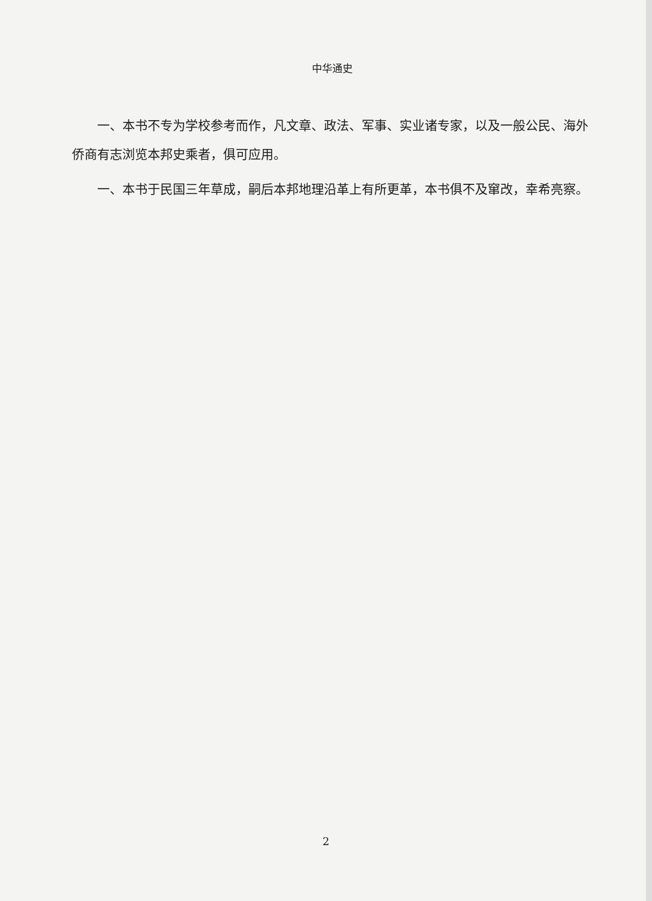中华通史
一、本书不专为学校参考而作，凡文章、政法、军事、实业诸专家，以及一般公民、海外侨商有志浏览本邦史乘者，俱可应用。
一、本书于民国三年草成，嗣后本邦地理沿革上有所更革，本书俱不及窜改，幸希亮察。
2